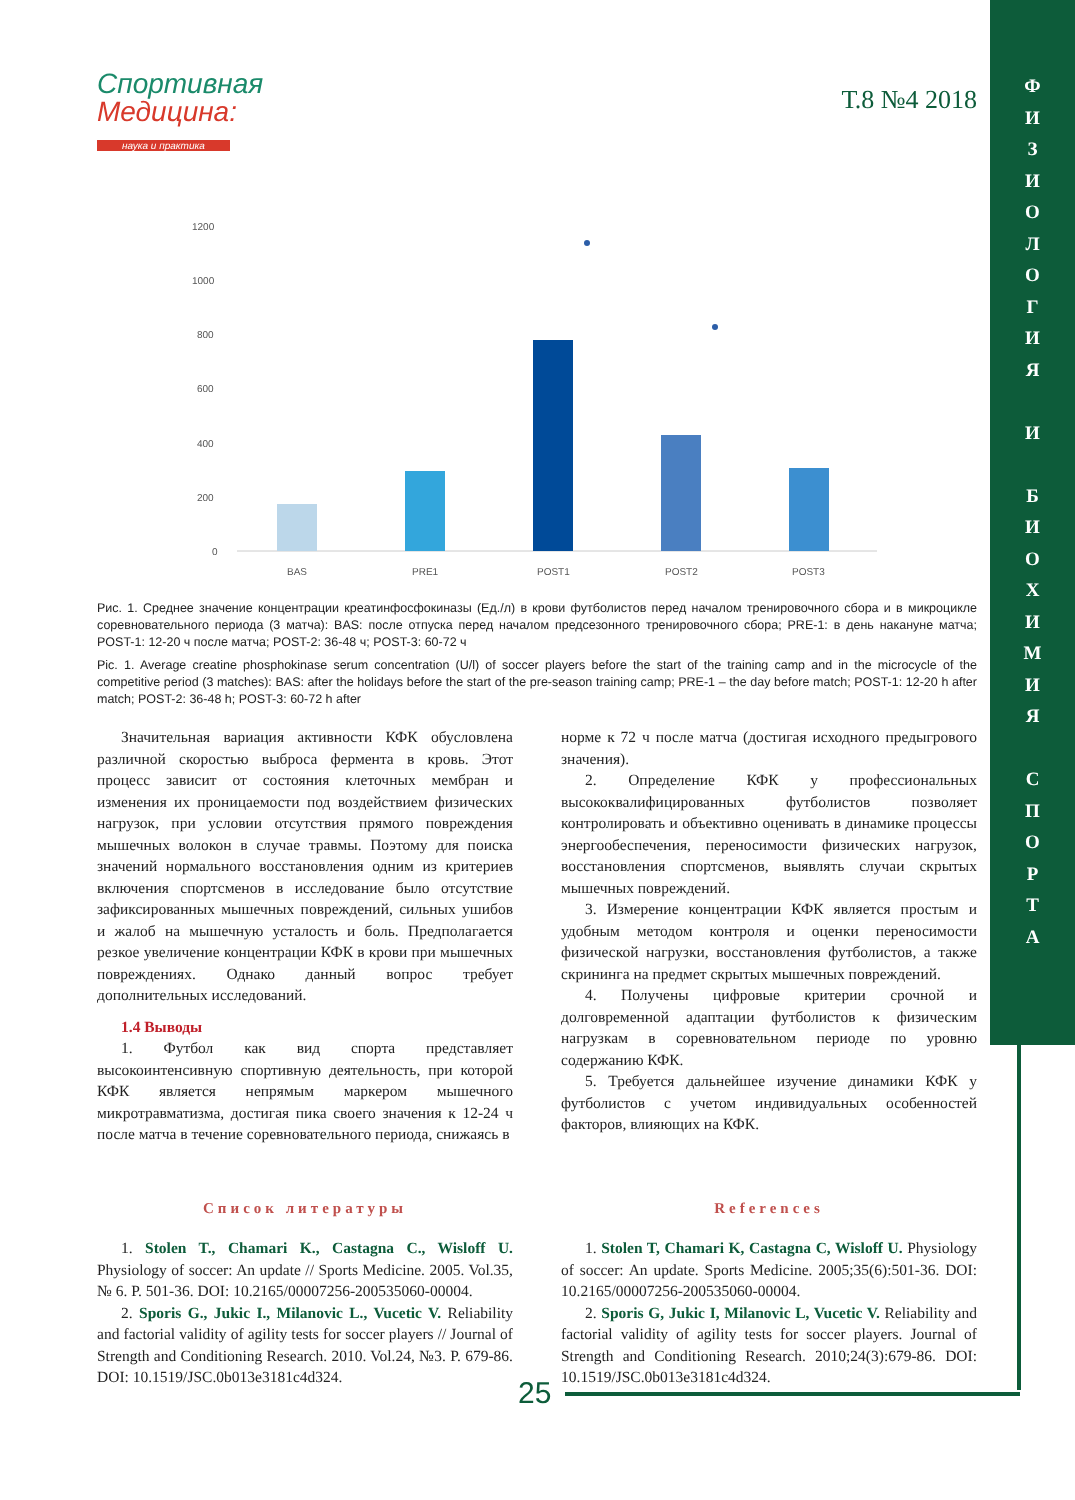Ф
И
З
И
О
Л
О
Г
И
Я
И
Б
И
О
Х
И
М
И
Я
С
П
О
Р
Т
А
Спортивная
Медицина:
наука и практика
Т.8 №4 2018
1200
1000
800
600
400
200
0
BAS
PRE1
POST1
POST2
POST3
Рис. 1. Среднее значение концентрации креатинфосфокиназы (Ед./л) в крови футболистов перед началом тренировочного сбора и в микроцикле соревновательного периода (3 матча): BAS: после отпуска перед началом предсезонного тренировочного сбора; PRE-1: в день накануне матча; POST-1: 12-20 ч после матча; POST-2: 36-48 ч; POST-3: 60-72 ч
Pic. 1. Average creatine phosphokinase serum concentration (U/l) of soccer players before the start of the training camp and in the microcycle of the competitive period (3 matches): BAS: after the holidays before the start of the pre-season training camp; PRE-1 – the day before match; POST-1: 12-20 h after match; POST-2: 36-48 h; POST-3: 60-72 h after
Значительная вариация активности КФК обусловлена различной скоростью выброса фермента в кровь. Этот процесс зависит от состояния клеточных мембран и изменения их проницаемости под воздействием физических нагрузок, при условии отсутствия прямого повреждения мышечных волокон в случае травмы. Поэтому для поиска значений нормального восстановления одним из критериев включения спортсменов в исследование было отсутствие зафиксированных мышечных повреждений, сильных ушибов и жалоб на мышечную усталость и боль. Предполагается резкое увеличение концентрации КФК в крови при мышечных повреждениях. Однако данный вопрос требует дополнительных исследований.
1.4 Выводы
1. Футбол как вид спорта представляет высокоинтенсивную спортивную деятельность, при которой КФК является непрямым маркером мышечного микротравматизма, достигая пика своего значения к 12-24 ч после матча в течение соревновательного периода, снижаясь в
норме к 72 ч после матча (достигая исходного предыгрового значения).
2. Определение КФК у профессиональных высококвалифицированных футболистов позволяет контролировать и объективно оценивать в динамике процессы энергообеспечения, переносимости физических нагрузок, восстановления спортсменов, выявлять случаи скрытых мышечных повреждений.
3. Измерение концентрации КФК является простым и удобным методом контроля и оценки переносимости физической нагрузки, восстановления футболистов, а также скрининга на предмет скрытых мышечных повреждений.
4. Получены цифровые критерии срочной и долговременной адаптации футболистов к физическим нагрузкам в соревновательном периоде по уровню содержанию КФК.
5. Требуется дальнейшее изучение динамики КФК у футболистов с учетом индивидуальных особенностей факторов, влияющих на КФК.
Список литературы
1. Stolen T., Chamari K., Castagna C., Wisloff U. Physiology of soccer: An update // Sports Medicine. 2005. Vol.35, № 6. P. 501-36. DOI: 10.2165/00007256-200535060-00004.
2. Sporis G., Jukic I., Milanovic L., Vucetic V. Reliability and factorial validity of agility tests for soccer players // Journal of Strength and Conditioning Research. 2010. Vol.24, №3. P. 679-86. DOI: 10.1519/JSC.0b013e3181c4d324.
References
1. Stolen T, Chamari K, Castagna C, Wisloff U. Physiology of soccer: An update. Sports Medicine. 2005;35(6):501-36. DOI: 10.2165/00007256-200535060-00004.
2. Sporis G, Jukic I, Milanovic L, Vucetic V. Reliability and factorial validity of agility tests for soccer players. Journal of Strength and Conditioning Research. 2010;24(3):679-86. DOI: 10.1519/JSC.0b013e3181c4d324.
25